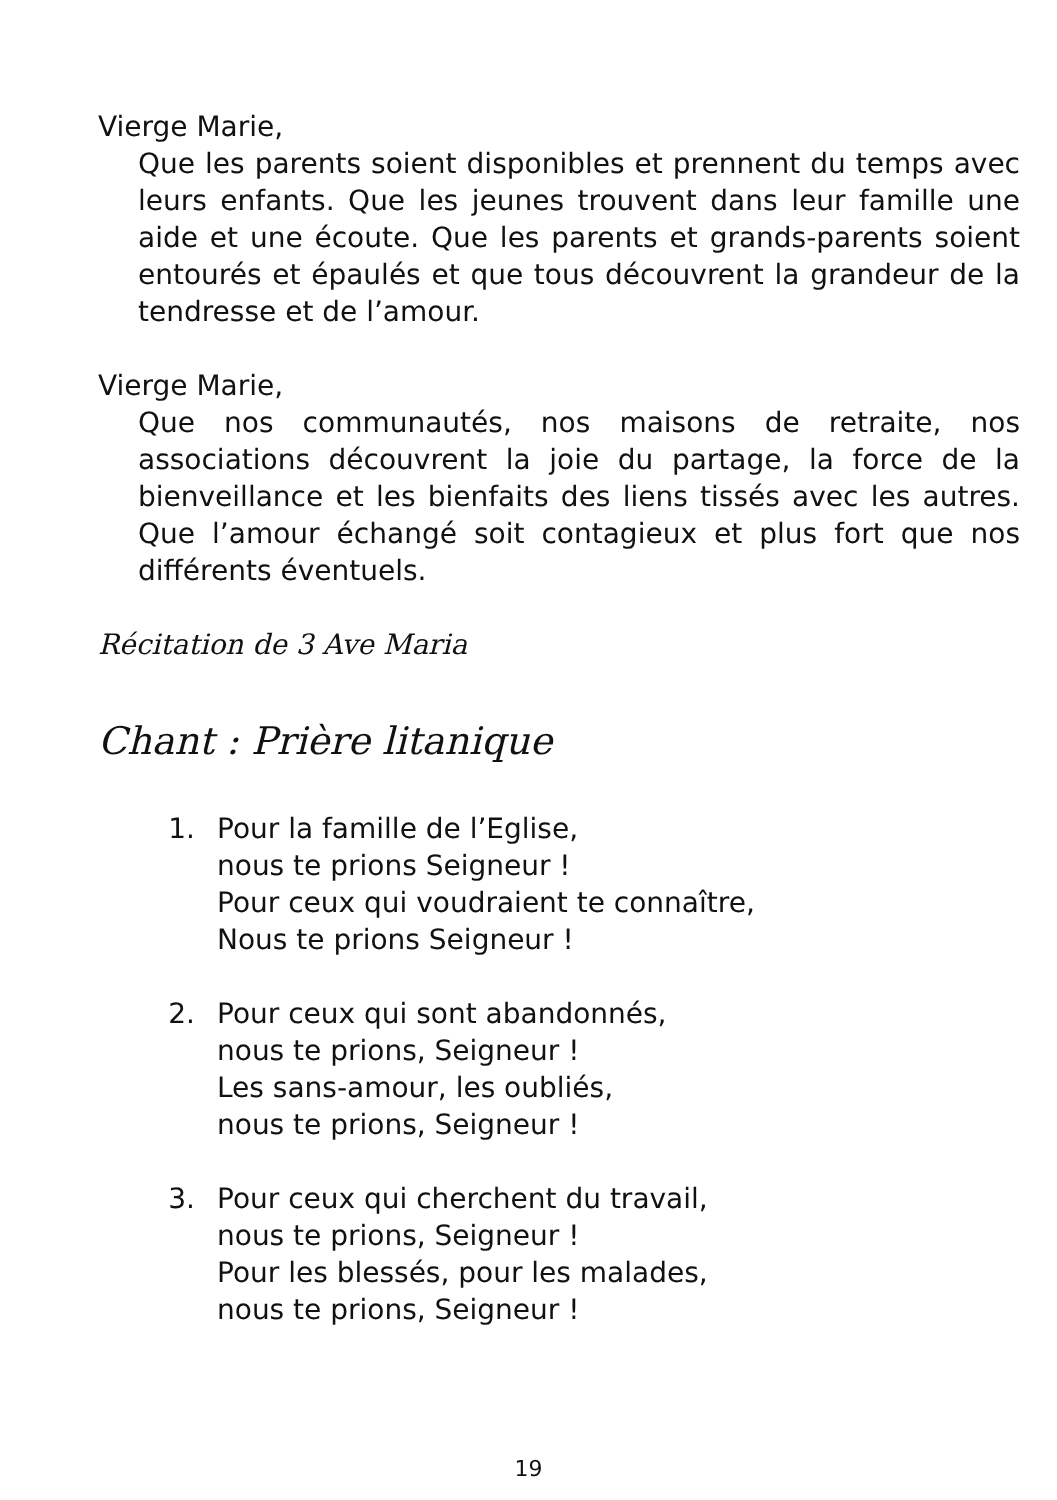Vierge Marie,
Que les parents soient disponibles et prennent du temps avec leurs enfants. Que les jeunes trouvent dans leur famille une aide et une écoute. Que les parents et grands-parents soient entourés et épaulés et que tous découvrent la grandeur de la tendresse et de l’amour.
Vierge Marie,
Que nos communautés, nos maisons de retraite, nos associations découvrent la joie du partage, la force de la bienveillance et les bienfaits des liens tissés avec les autres. Que l’amour échangé soit contagieux et plus fort que nos différents éventuels.
Récitation de 3 Ave Maria
Chant : Prière litanique
1. Pour la famille de l’Eglise,
nous te prions Seigneur !
Pour ceux qui voudraient te connaître,
Nous te prions Seigneur !
2. Pour ceux qui sont abandonnés,
nous te prions, Seigneur !
Les sans-amour, les oubliés,
nous te prions, Seigneur !
3. Pour ceux qui cherchent du travail,
nous te prions, Seigneur !
Pour les blessés, pour les malades,
nous te prions, Seigneur !
19